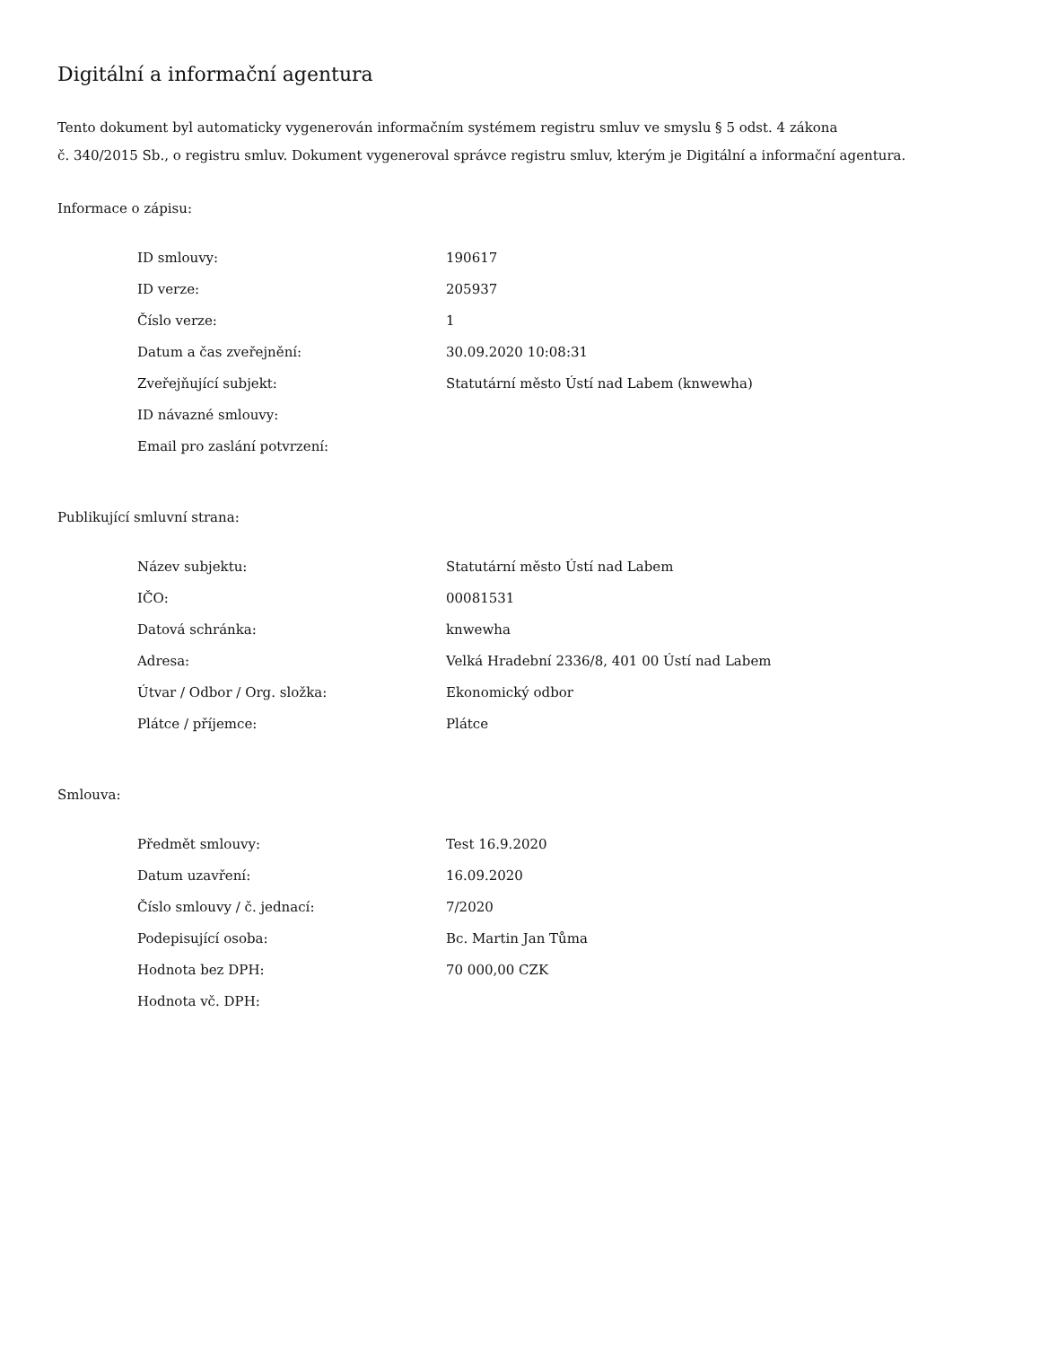Digitální a informační agentura
Tento dokument byl automaticky vygenerován informačním systémem registru smluv ve smyslu § 5 odst. 4 zákona
č. 340/2015 Sb., o registru smluv. Dokument vygeneroval správce registru smluv, kterým je Digitální a informační agentura.
Informace o zápisu:
| ID smlouvy: | 190617 |
| ID verze: | 205937 |
| Číslo verze: | 1 |
| Datum a čas zveřejnění: | 30.09.2020 10:08:31 |
| Zveřejňující subjekt: | Statutární město Ústí nad Labem (knwewha) |
| ID návazné smlouvy: | |
| Email pro zaslání potvrzení: | |
Publikující smluvní strana:
| Název subjektu: | Statutární město Ústí nad Labem |
| IČO: | 00081531 |
| Datová schránka: | knwewha |
| Adresa: | Velká Hradební 2336/8, 401 00 Ústí nad Labem |
| Útvar / Odbor / Org. složka: | Ekonomický odbor |
| Plátce / příjemce: | Plátce |
Smlouva:
| Předmět smlouvy: | Test 16.9.2020 |
| Datum uzavření: | 16.09.2020 |
| Číslo smlouvy / č. jednací: | 7/2020 |
| Podepisující osoba: | Bc. Martin Jan Tůma |
| Hodnota bez DPH: | 70 000,00 CZK |
| Hodnota vč. DPH: | |